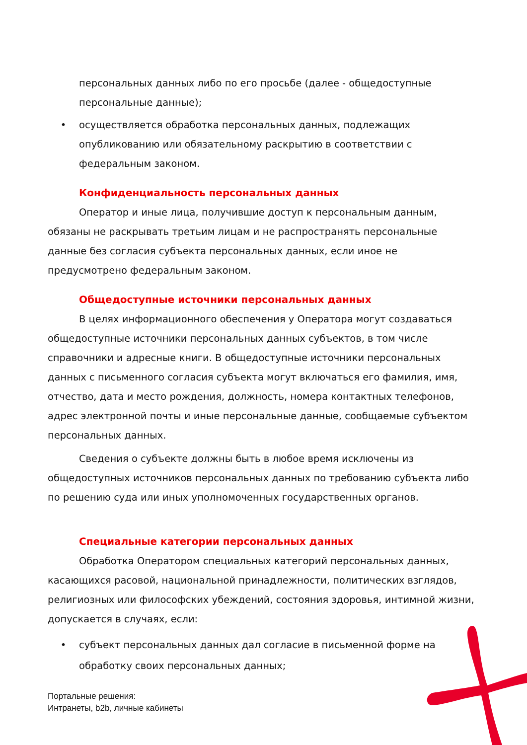персональных данных либо по его просьбе (далее - общедоступные персональные данные);
• осуществляется обработка персональных данных, подлежащих опубликованию или обязательному раскрытию в соответствии с федеральным законом.
Конфиденциальность персональных данных
Оператор и иные лица, получившие доступ к персональным данным, обязаны не раскрывать третьим лицам и не распространять персональные данные без согласия субъекта персональных данных, если иное не предусмотрено федеральным законом.
Общедоступные источники персональных данных
В целях информационного обеспечения у Оператора могут создаваться общедоступные источники персональных данных субъектов, в том числе справочники и адресные книги. В общедоступные источники персональных данных с письменного согласия субъекта могут включаться его фамилия, имя, отчество, дата и место рождения, должность, номера контактных телефонов, адрес электронной почты и иные персональные данные, сообщаемые субъектом персональных данных.
Сведения о субъекте должны быть в любое время исключены из общедоступных источников персональных данных по требованию субъекта либо по решению суда или иных уполномоченных государственных органов.
Специальные категории персональных данных
Обработка Оператором специальных категорий персональных данных, касающихся расовой, национальной принадлежности, политических взглядов, религиозных или философских убеждений, состояния здоровья, интимной жизни, допускается в случаях, если:
• субъект персональных данных дал согласие в письменной форме на обработку своих персональных данных;
Портальные решения:
Интранеты, b2b, личные кабинеты